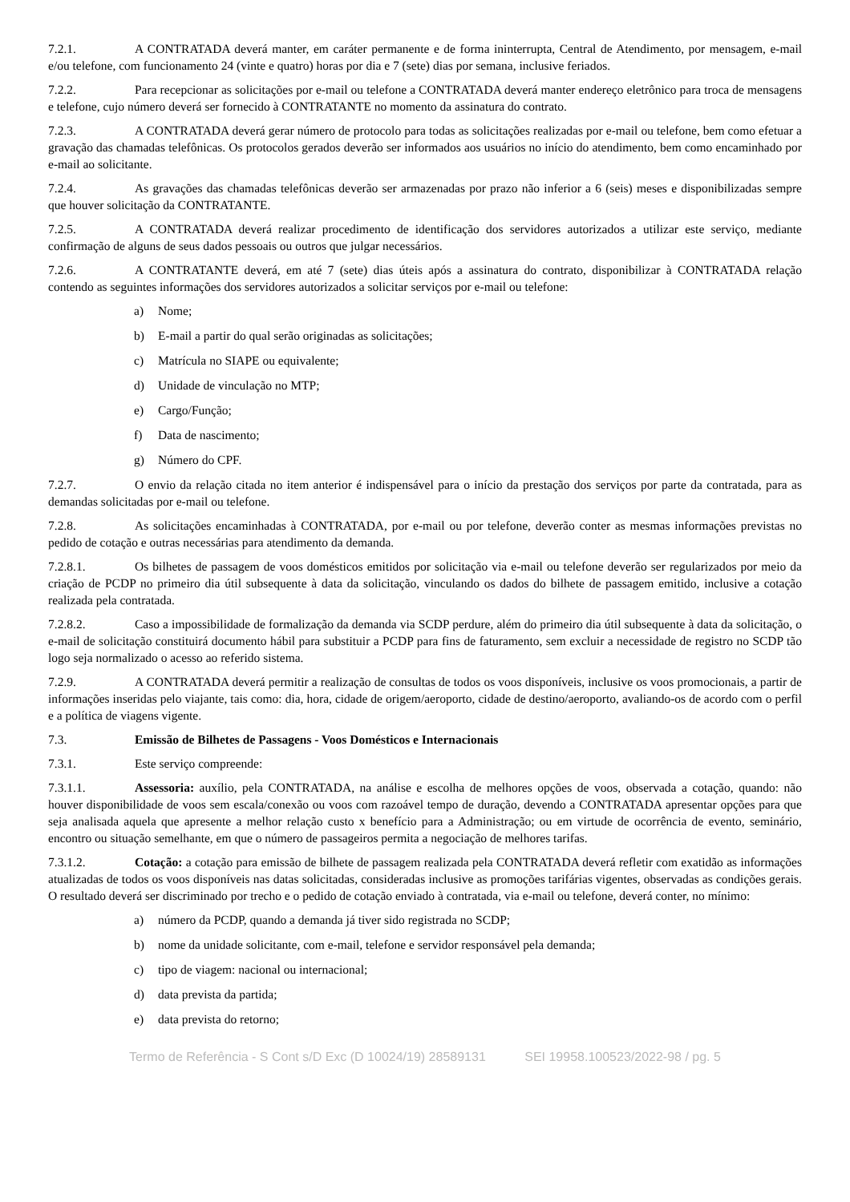7.2.1. A CONTRATADA deverá manter, em caráter permanente e de forma ininterrupta, Central de Atendimento, por mensagem, e-mail e/ou telefone, com funcionamento 24 (vinte e quatro) horas por dia e 7 (sete) dias por semana, inclusive feriados.
7.2.2. Para recepcionar as solicitações por e-mail ou telefone a CONTRATADA deverá manter endereço eletrônico para troca de mensagens e telefone, cujo número deverá ser fornecido à CONTRATANTE no momento da assinatura do contrato.
7.2.3. A CONTRATADA deverá gerar número de protocolo para todas as solicitações realizadas por e-mail ou telefone, bem como efetuar a gravação das chamadas telefônicas. Os protocolos gerados deverão ser informados aos usuários no início do atendimento, bem como encaminhado por e-mail ao solicitante.
7.2.4. As gravações das chamadas telefônicas deverão ser armazenadas por prazo não inferior a 6 (seis) meses e disponibilizadas sempre que houver solicitação da CONTRATANTE.
7.2.5. A CONTRATADA deverá realizar procedimento de identificação dos servidores autorizados a utilizar este serviço, mediante confirmação de alguns de seus dados pessoais ou outros que julgar necessários.
7.2.6. A CONTRATANTE deverá, em até 7 (sete) dias úteis após a assinatura do contrato, disponibilizar à CONTRATADA relação contendo as seguintes informações dos servidores autorizados a solicitar serviços por e-mail ou telefone:
a) Nome;
b) E-mail a partir do qual serão originadas as solicitações;
c) Matrícula no SIAPE ou equivalente;
d) Unidade de vinculação no MTP;
e) Cargo/Função;
f) Data de nascimento;
g) Número do CPF.
7.2.7. O envio da relação citada no item anterior é indispensável para o início da prestação dos serviços por parte da contratada, para as demandas solicitadas por e-mail ou telefone.
7.2.8. As solicitações encaminhadas à CONTRATADA, por e-mail ou por telefone, deverão conter as mesmas informações previstas no pedido de cotação e outras necessárias para atendimento da demanda.
7.2.8.1. Os bilhetes de passagem de voos domésticos emitidos por solicitação via e-mail ou telefone deverão ser regularizados por meio da criação de PCDP no primeiro dia útil subsequente à data da solicitação, vinculando os dados do bilhete de passagem emitido, inclusive a cotação realizada pela contratada.
7.2.8.2. Caso a impossibilidade de formalização da demanda via SCDP perdure, além do primeiro dia útil subsequente à data da solicitação, o e-mail de solicitação constituirá documento hábil para substituir a PCDP para fins de faturamento, sem excluir a necessidade de registro no SCDP tão logo seja normalizado o acesso ao referido sistema.
7.2.9. A CONTRATADA deverá permitir a realização de consultas de todos os voos disponíveis, inclusive os voos promocionais, a partir de informações inseridas pelo viajante, tais como: dia, hora, cidade de origem/aeroporto, cidade de destino/aeroporto, avaliando-os de acordo com o perfil e a política de viagens vigente.
7.3. Emissão de Bilhetes de Passagens - Voos Domésticos e Internacionais
7.3.1. Este serviço compreende:
7.3.1.1. Assessoria: auxílio, pela CONTRATADA, na análise e escolha de melhores opções de voos, observada a cotação, quando: não houver disponibilidade de voos sem escala/conexão ou voos com razoável tempo de duração, devendo a CONTRATADA apresentar opções para que seja analisada aquela que apresente a melhor relação custo x benefício para a Administração; ou em virtude de ocorrência de evento, seminário, encontro ou situação semelhante, em que o número de passageiros permita a negociação de melhores tarifas.
7.3.1.2. Cotação: a cotação para emissão de bilhete de passagem realizada pela CONTRATADA deverá refletir com exatidão as informações atualizadas de todos os voos disponíveis nas datas solicitadas, consideradas inclusive as promoções tarifárias vigentes, observadas as condições gerais. O resultado deverá ser discriminado por trecho e o pedido de cotação enviado à contratada, via e-mail ou telefone, deverá conter, no mínimo:
a) número da PCDP, quando a demanda já tiver sido registrada no SCDP;
b) nome da unidade solicitante, com e-mail, telefone e servidor responsável pela demanda;
c) tipo de viagem: nacional ou internacional;
d) data prevista da partida;
e) data prevista do retorno;
Termo de Referência - S Cont s/D Exc (D 10024/19) 28589131 SEI 19958.100523/2022-98 / pg. 5